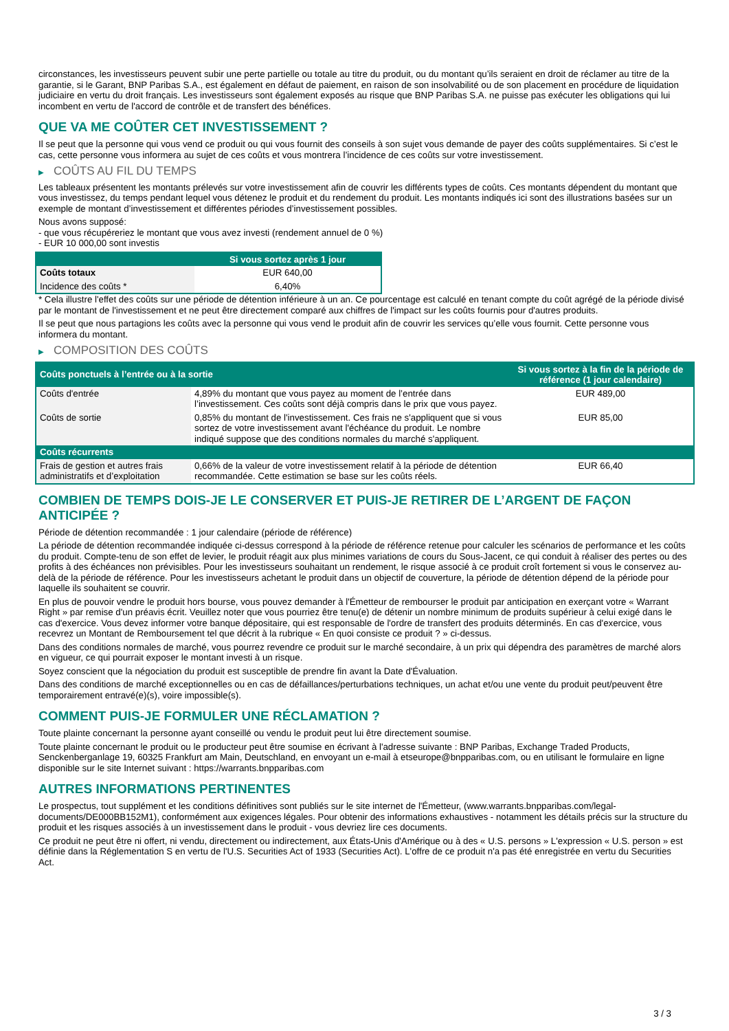circonstances, les investisseurs peuvent subir une perte partielle ou totale au titre du produit, ou du montant qu’ils seraient en droit de réclamer au titre de la garantie, si le Garant, BNP Paribas S.A., est également en défaut de paiement, en raison de son insolvabilité ou de son placement en procédure de liquidation judiciaire en vertu du droit français. Les investisseurs sont également exposés au risque que BNP Paribas S.A. ne puisse pas exécuter les obligations qui lui incombent en vertu de l'accord de contrôle et de transfert des bénéfices.
QUE VA ME COÛTER CET INVESTISSEMENT ?
Il se peut que la personne qui vous vend ce produit ou qui vous fournit des conseils à son sujet vous demande de payer des coûts supplémentaires. Si c’est le cas, cette personne vous informera au sujet de ces coûts et vous montrera l’incidence de ces coûts sur votre investissement.
▶ COÛTS AU FIL DU TEMPS
Les tableaux présentent les montants prélevés sur votre investissement afin de couvrir les différents types de coûts. Ces montants dépendent du montant que vous investissez, du temps pendant lequel vous détenez le produit et du rendement du produit. Les montants indiqués ici sont des illustrations basées sur un exemple de montant d’investissement et différentes périodes d’investissement possibles.
Nous avons supposé:
- que vous récupéreriez le montant que vous avez investi (rendement annuel de 0 %)
- EUR 10 000,00 sont investis
| | Si vous sortez après 1 jour |
| --- | --- |
| Coûts totaux | EUR 640,00 |
| Incidence des coûts * | 6,40% |
* Cela illustre l'effet des coûts sur une période de détention inférieure à un an. Ce pourcentage est calculé en tenant compte du coût agrégé de la période divisé par le montant de l'investissement et ne peut être directement comparé aux chiffres de l'impact sur les coûts fournis pour d'autres produits.
Il se peut que nous partagions les coûts avec la personne qui vous vend le produit afin de couvrir les services qu’elle vous fournit. Cette personne vous informera du montant.
▶ COMPOSITION DES COÛTS
| Coûts ponctuels à l’entrée ou à la sortie | | Si vous sortez à la fin de la période de référence (1 jour calendaire) |
| --- | --- | --- |
| Coûts d'entrée | 4,89% du montant que vous payez au moment de l’entrée dans l’investissement. Ces coûts sont déjà compris dans le prix que vous payez. | EUR 489,00 |
| Coûts de sortie | 0,85% du montant de l'investissement. Ces frais ne s'appliquent que si vous sortez de votre investissement avant l'échéance du produit. Le nombre indiqué suppose que des conditions normales du marché s'appliquent. | EUR 85,00 |
| Coûts récurrents | | |
| Frais de gestion et autres frais administratifs et d’exploitation | 0,66% de la valeur de votre investissement relatif à la période de détention recommandée. Cette estimation se base sur les coûts réels. | EUR 66,40 |
COMBIEN DE TEMPS DOIS-JE LE CONSERVER ET PUIS-JE RETIRER DE L’ARGENT DE FAÇON ANTICIPÉE ?
Période de détention recommandée : 1 jour calendaire (période de référence)
La période de détention recommandée indiquée ci-dessus correspond à la période de référence retenue pour calculer les scénarios de performance et les coûts du produit. Compte-tenu de son effet de levier, le produit réagit aux plus minimes variations de cours du Sous-Jacent, ce qui conduit à réaliser des pertes ou des profits à des échéances non prévisibles. Pour les investisseurs souhaitant un rendement, le risque associé à ce produit croît fortement si vous le conservez au-delà de la période de référence. Pour les investisseurs achetant le produit dans un objectif de couverture, la période de détention dépend de la période pour laquelle ils souhaitent se couvrir.
En plus de pouvoir vendre le produit hors bourse, vous pouvez demander à l'Émetteur de rembourser le produit par anticipation en exerçant votre « Warrant Right » par remise d'un préavis écrit. Veuillez noter que vous pourriez être tenu(e) de détenir un nombre minimum de produits supérieur à celui exigé dans le cas d'exercice. Vous devez informer votre banque dépositaire, qui est responsable de l'ordre de transfert des produits déterminés. En cas d'exercice, vous recevrez un Montant de Remboursement tel que décrit à la rubrique « En quoi consiste ce produit ? » ci-dessus.
Dans des conditions normales de marché, vous pourrez revendre ce produit sur le marché secondaire, à un prix qui dépendra des paramètres de marché alors en vigueur, ce qui pourrait exposer le montant investi à un risque.
Soyez conscient que la négociation du produit est susceptible de prendre fin avant la Date d'Évaluation.
Dans des conditions de marché exceptionnelles ou en cas de défaillances/perturbations techniques, un achat et/ou une vente du produit peut/peuvent être temporairement entravé(e)(s), voire impossible(s).
COMMENT PUIS-JE FORMULER UNE RÉCLAMATION ?
Toute plainte concernant la personne ayant conseillé ou vendu le produit peut lui être directement soumise.
Toute plainte concernant le produit ou le producteur peut être soumise en écrivant à l'adresse suivante : BNP Paribas, Exchange Traded Products, Senckenberganlage 19, 60325 Frankfurt am Main, Deutschland, en envoyant un e-mail à etseurope@bnpparibas.com, ou en utilisant le formulaire en ligne disponible sur le site Internet suivant : https://warrants.bnpparibas.com
AUTRES INFORMATIONS PERTINENTES
Le prospectus, tout supplément et les conditions définitives sont publiés sur le site internet de l'Émetteur, (www.warrants.bnpparibas.com/legal-documents/DE000BB152M1), conformément aux exigences légales. Pour obtenir des informations exhaustives - notamment les détails précis sur la structure du produit et les risques associés à un investissement dans le produit - vous devriez lire ces documents.
Ce produit ne peut être ni offert, ni vendu, directement ou indirectement, aux États-Unis d'Amérique ou à des « U.S. persons » L'expression « U.S. person » est définie dans la Réglementation S en vertu de l'U.S. Securities Act of 1933 (Securities Act). L'offre de ce produit n'a pas été enregistrée en vertu du Securities Act.
3 / 3